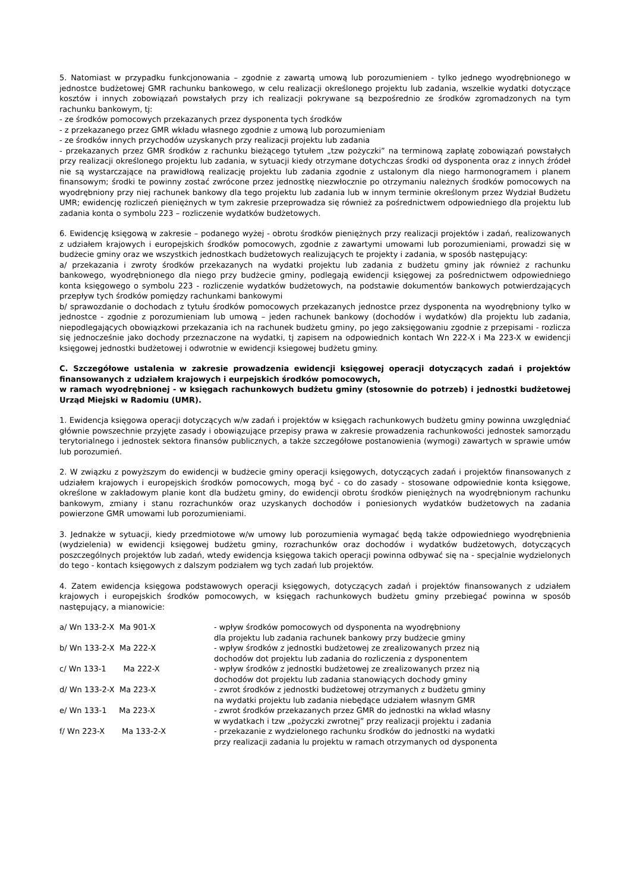5. Natomiast w przypadku funkcjonowania – zgodnie z zawartą umową lub porozumieniem - tylko jednego wyodrębnionego w jednostce budżetowej GMR rachunku bankowego, w celu realizacji określonego projektu lub zadania, wszelkie wydatki dotyczące kosztów i innych zobowiązań powstałych przy ich realizacji pokrywane są bezpośrednio ze środków zgromadzonych na tym rachunku bankowym, tj:
- ze środków pomocowych przekazanych przez dysponenta tych środków
- z przekazanego przez GMR wkładu własnego zgodnie z umową lub porozumieniam
- ze środków innych przychodów uzyskanych przy realizacji projektu lub zadania
- przekazanych przez GMR środków z rachunku bieżącego tytułem „tzw pożyczki” na terminową zapłatę zobowiązań powstałych przy realizacji określonego projektu lub zadania, w sytuacji kiedy otrzymane dotychczas środki od dysponenta oraz z innych źródeł nie są wystarczające na prawidłową realizację projektu lub zadania zgodnie z ustalonym dla niego harmonogramem i planem finansowym; środki te powinny zostać zwrócone przez jednostkę niezwłocznie po otrzymaniu należnych środków pomocowych na wyodrębniony przy niej rachunek bankowy dla tego projektu lub zadania lub w innym terminie określonym przez Wydział Budżetu UMR; ewidencję rozliczeń pieniężnych w tym zakresie przeprowadza się również za pośrednictwem odpowiedniego dla projektu lub zadania konta o symbolu 223 – rozliczenie wydatków budżetowych.
6. Ewidencję księgową w zakresie – podanego wyżej - obrotu środków pieniężnych przy realizacji projektów i zadań, realizowanych z udziałem krajowych i europejskich środków pomocowych, zgodnie z zawartymi umowami lub porozumieniami, prowadzi się w budżecie gminy oraz we wszystkich jednostkach budżetowych realizujących te projekty i zadania, w sposób następujący:
a/ przekazania i zwroty środków przekazanych na wydatki projektu lub zadania z budżetu gminy jak również z rachunku bankowego, wyodrębnionego dla niego przy budżecie gminy, podlegają ewidencji księgowej za pośrednictwem odpowiedniego konta księgowego o symbolu 223 - rozliczenie wydatków budżetowych, na podstawie dokumentów bankowych potwierdzających przepływ tych środków pomiędzy rachunkami bankowymi
b/ sprawozdanie o dochodach z tytułu środków pomocowych przekazanych jednostce przez dysponenta na wyodrębniony tylko w jednostce - zgodnie z porozumieniam lub umową – jeden rachunek bankowy (dochodów i wydatków) dla projektu lub zadania, niepodlegających obowiązkowi przekazania ich na rachunek budżetu gminy, po jego zaksięgowaniu zgodnie z przepisami - rozlicza się jednocześnie jako dochody przeznaczone na wydatki, tj zapisem na odpowiednich kontach Wn 222-X i Ma 223-X w ewidencji księgowej jednostki budżetowej i odwrotnie w ewidencji ksiegowej budżetu gminy.
C. Szczegółowe ustalenia w zakresie prowadzenia ewidencji księgowej operacji dotyczących zadań i projektów finansowanych z udziałem krajowych i eurpejskich środków pomocowych,
w ramach wyodrębnionej - w księgach rachunkowych budżetu gminy (stosownie do potrzeb) i jednostki budżetowej Urząd Miejski w Radomiu (UMR).
1. Ewidencja księgowa operacji dotyczących w/w zadań i projektów w księgach rachunkowych budżetu gminy powinna uwzględniać głównie powszechnie przyjęte zasady i obowiązujące przepisy prawa w zakresie prowadzenia rachunkowości jednostek samorządu terytorialnego i jednostek sektora finansów publicznych, a także szczegółowe postanowienia (wymogi) zawartych w sprawie umów lub porozumień.
2. W związku z powyższym do ewidencji w budżecie gminy operacji księgowych, dotyczących zadań i projektów finansowanych z udziałem krajowych i europejskich środków pomocowych, mogą być - co do zasady - stosowane odpowiednie konta księgowe, określone w zakładowym planie kont dla budżetu gminy, do ewidencji obrotu środków pieniężnych na wyodrębnionym rachunku bankowym, zmiany i stanu rozrachunków oraz uzyskanych dochodów i poniesionych wydatków budżetowych na zadania powierzone GMR umowami lub porozumieniami.
3. Jednakże w sytuacji, kiedy przedmiotowe w/w umowy lub porozumienia wymagać będą także odpowiedniego wyodrębnienia (wydzielenia) w ewidencji księgowej budżetu gminy, rozrachunków oraz dochodów i wydatków budżetowych, dotyczących poszczególnych projektów lub zadań, wtedy ewidencja księgowa takich operacji powinna odbywać się na - specjalnie wydzielonych do tego - kontach księgowych z dalszym podziałem wg tych zadań lub projektów.
4. Zatem ewidencja księgowa podstawowych operacji księgowych, dotyczących zadań i projektów finansowanych z udziałem krajowych i europejskich środków pomocowych, w księgach rachunkowych budżetu gminy przebiegać powinna w sposób następujący, a mianowicie:
| a/ Wn 133-2-X Ma 901-X | - wpływ środków pomocowych od dysponenta na wyodrębniony dla projektu lub zadania rachunek bankowy przy budżecie gminy |
| b/ Wn 133-2-X Ma 222-X | - wpływ środków z jednostki budżetowej ze zrealizowanych przez nią dochodów dot projektu lub zadania do rozliczenia z dysponentem |
| c/ Wn 133-1 Ma 222-X | - wpływ środków z jednostki budżetowej ze zrealizowanych przez nią dochodów dot projektu lub zadania stanowiących dochody gminy |
| d/ Wn 133-2-X Ma 223-X | - zwrot środków z jednostki budżetowej otrzymanych z budżetu gminy na wydatki projektu lub zadania niebędące udziałem własnym GMR |
| e/ Wn 133-1 Ma 223-X | - zwrot środków przekazanych przez GMR do jednostki na wkład własny w wydatkach i tzw „pożyczki zwrotnej” przy realizacji projektu i zadania |
| f/ Wn 223-X Ma 133-2-X | - przekazanie z wydzielonego rachunku środków do jednostki na wydatki przy realizacji zadania lu projektu w ramach otrzymanych od dysponenta |